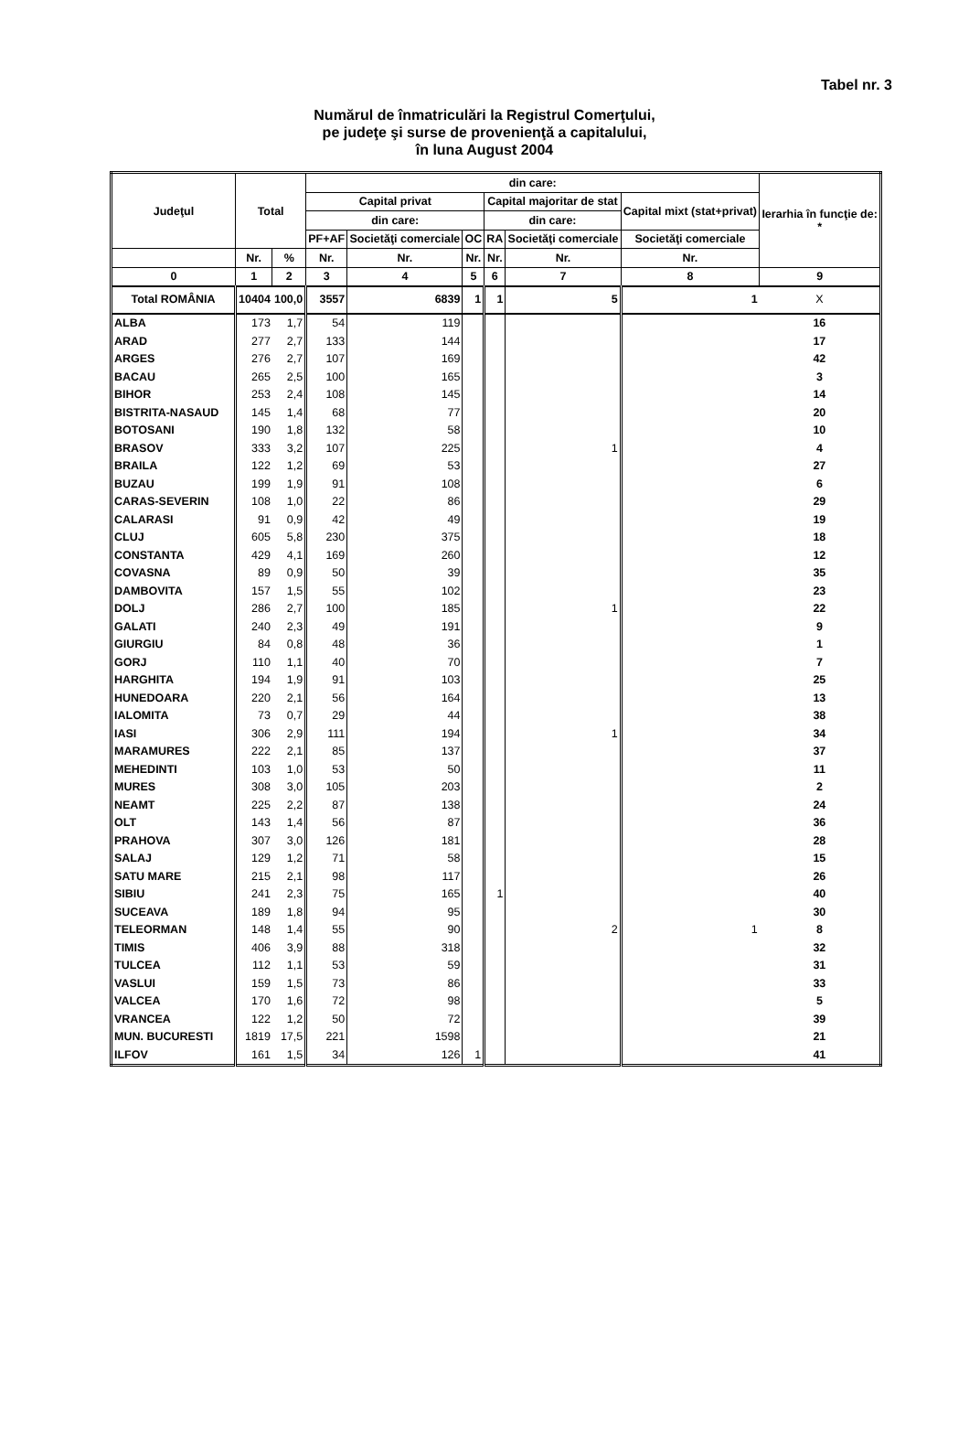Tabel nr. 3
Numărul de înmatriculări la Registrul Comerţului,
pe judeţe şi surse de provenienţă a capitalului,
în luna August 2004
| Judeţul | Total | | din care: | | | | | | Ierarhia în funcţie de: * |
| --- | --- | --- | --- | --- | --- | --- | --- | --- | --- |
| | | | Capital privat | | | Capital majoritar de stat | | Capital mixt (stat+privat) | |
| | | | din care: | | | din care: | | | |
| | | | PF+AF | Societăţi comerciale | OC | RA | Societăţi comerciale | Societăţi comerciale | |
| | Nr. | % | Nr. | Nr. | Nr. | Nr. | Nr. | Nr. | |
| 0 | 1 | 2 | 3 | 4 | 5 | 6 | 7 | 8 | 9 |
| Total ROMÂNIA | 10404 | 100,0 | 3557 | 6839 | 1 | 1 | 5 | 1 | X |
| ALBA | 173 | 1,7 | 54 | 119 | | | | | 16 |
| ARAD | 277 | 2,7 | 133 | 144 | | | | | 17 |
| ARGES | 276 | 2,7 | 107 | 169 | | | | | 42 |
| BACAU | 265 | 2,5 | 100 | 165 | | | | | 3 |
| BIHOR | 253 | 2,4 | 108 | 145 | | | | | 14 |
| BISTRITA-NASAUD | 145 | 1,4 | 68 | 77 | | | | | 20 |
| BOTOSANI | 190 | 1,8 | 132 | 58 | | | | | 10 |
| BRASOV | 333 | 3,2 | 107 | 225 | | | 1 | | 4 |
| BRAILA | 122 | 1,2 | 69 | 53 | | | | | 27 |
| BUZAU | 199 | 1,9 | 91 | 108 | | | | | 6 |
| CARAS-SEVERIN | 108 | 1,0 | 22 | 86 | | | | | 29 |
| CALARASI | 91 | 0,9 | 42 | 49 | | | | | 19 |
| CLUJ | 605 | 5,8 | 230 | 375 | | | | | 18 |
| CONSTANTA | 429 | 4,1 | 169 | 260 | | | | | 12 |
| COVASNA | 89 | 0,9 | 50 | 39 | | | | | 35 |
| DAMBOVITA | 157 | 1,5 | 55 | 102 | | | | | 23 |
| DOLJ | 286 | 2,7 | 100 | 185 | | | 1 | | 22 |
| GALATI | 240 | 2,3 | 49 | 191 | | | | | 9 |
| GIURGIU | 84 | 0,8 | 48 | 36 | | | | | 1 |
| GORJ | 110 | 1,1 | 40 | 70 | | | | | 7 |
| HARGHITA | 194 | 1,9 | 91 | 103 | | | | | 25 |
| HUNEDOARA | 220 | 2,1 | 56 | 164 | | | | | 13 |
| IALOMITA | 73 | 0,7 | 29 | 44 | | | | | 38 |
| IASI | 306 | 2,9 | 111 | 194 | | | 1 | | 34 |
| MARAMURES | 222 | 2,1 | 85 | 137 | | | | | 37 |
| MEHEDINTI | 103 | 1,0 | 53 | 50 | | | | | 11 |
| MURES | 308 | 3,0 | 105 | 203 | | | | | 2 |
| NEAMT | 225 | 2,2 | 87 | 138 | | | | | 24 |
| OLT | 143 | 1,4 | 56 | 87 | | | | | 36 |
| PRAHOVA | 307 | 3,0 | 126 | 181 | | | | | 28 |
| SALAJ | 129 | 1,2 | 71 | 58 | | | | | 15 |
| SATU MARE | 215 | 2,1 | 98 | 117 | | | | | 26 |
| SIBIU | 241 | 2,3 | 75 | 165 | | 1 | | | 40 |
| SUCEAVA | 189 | 1,8 | 94 | 95 | | | | | 30 |
| TELEORMAN | 148 | 1,4 | 55 | 90 | | | 2 | 1 | 8 |
| TIMIS | 406 | 3,9 | 88 | 318 | | | | | 32 |
| TULCEA | 112 | 1,1 | 53 | 59 | | | | | 31 |
| VASLUI | 159 | 1,5 | 73 | 86 | | | | | 33 |
| VALCEA | 170 | 1,6 | 72 | 98 | | | | | 5 |
| VRANCEA | 122 | 1,2 | 50 | 72 | | | | | 39 |
| MUN. BUCURESTI | 1819 | 17,5 | 221 | 1598 | | | | | 21 |
| ILFOV | 161 | 1,5 | 34 | 126 | 1 | | | | 41 |